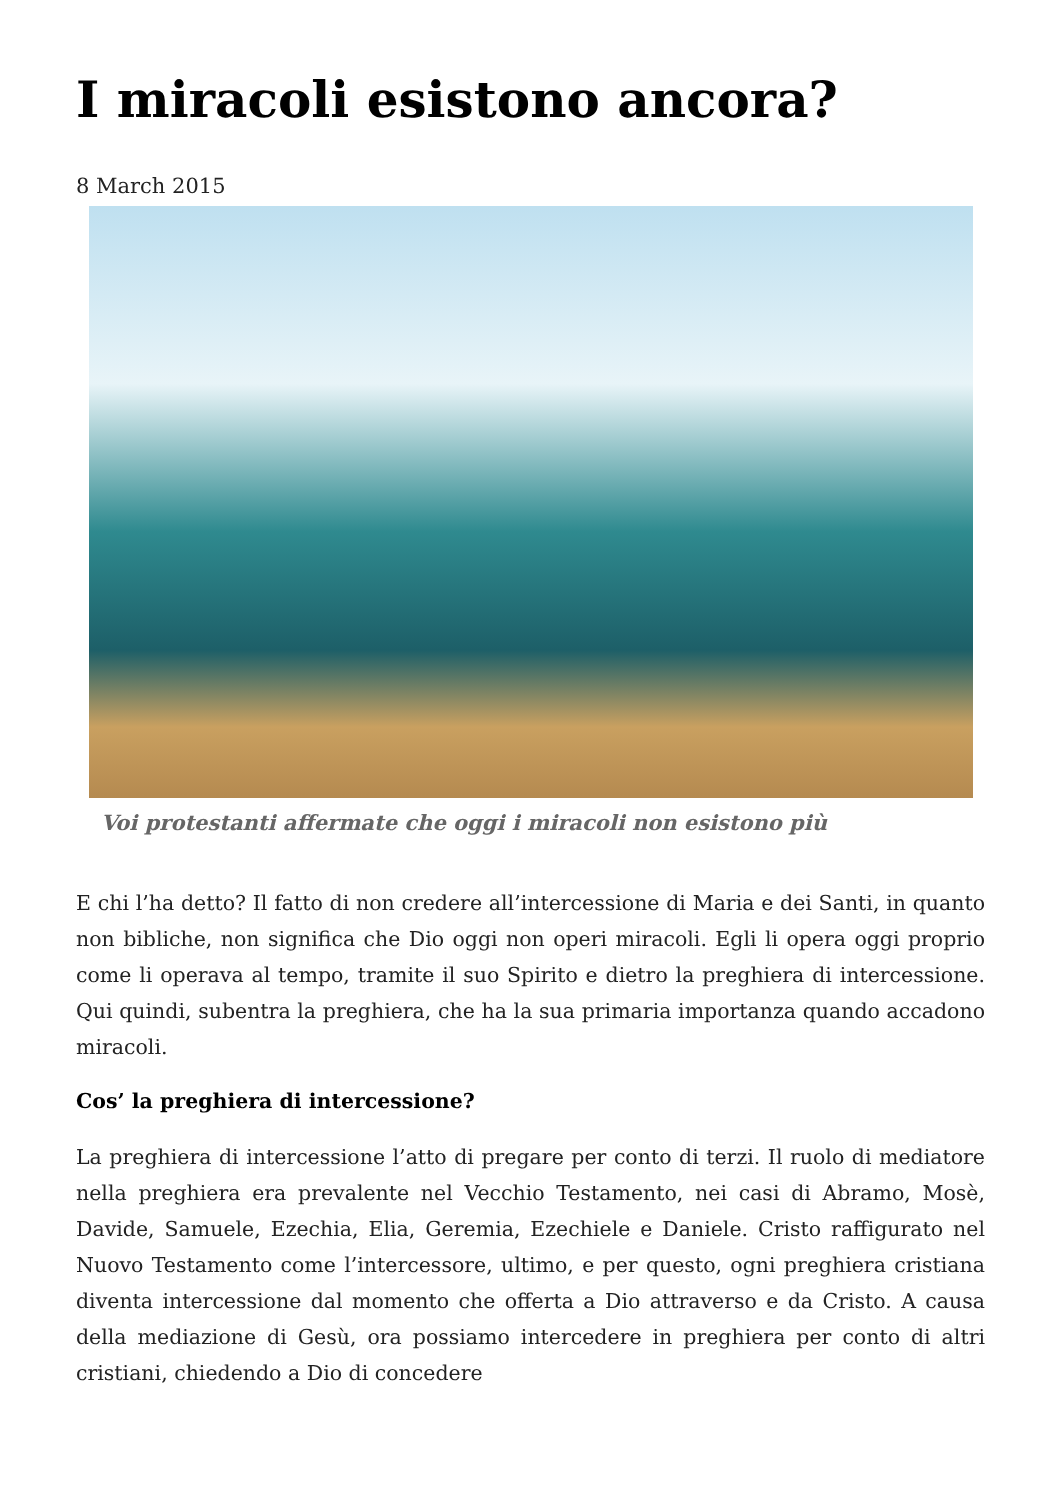I miracoli esistono ancora?
8 March 2015
Voi protestanti affermate che oggi i miracoli non esistono più
E chi l’ha detto? Il fatto di non credere all’intercessione di Maria e dei Santi, in quanto non bibliche, non significa che Dio oggi non operi miracoli. Egli li opera oggi proprio come li operava al tempo, tramite il suo Spirito e dietro la preghiera di intercessione. Qui quindi, subentra la preghiera, che ha la sua primaria importanza quando accadono miracoli.
Cos’ la preghiera di intercessione?
La preghiera di intercessione l’atto di pregare per conto di terzi. Il ruolo di mediatore nella preghiera era prevalente nel Vecchio Testamento, nei casi di Abramo, Mosè, Davide, Samuele, Ezechia, Elia, Geremia, Ezechiele e Daniele. Cristo raffigurato nel Nuovo Testamento come l’intercessore, ultimo, e per questo, ogni preghiera cristiana diventa intercessione dal momento che offerta a Dio attraverso e da Cristo. A causa della mediazione di Gesù, ora possiamo intercedere in preghiera per conto di altri cristiani, chiedendo a Dio di concedere